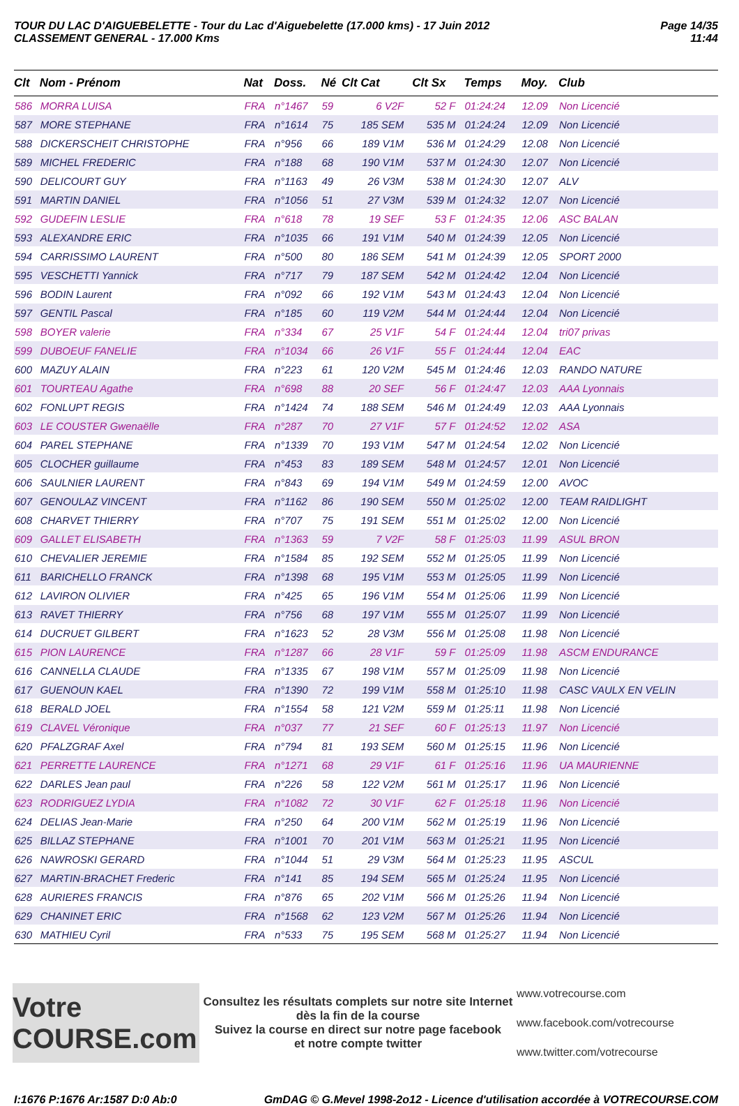TOUR DU LAC D'AIGUEBELETTE - Tour du Lac d'Aiguebelette (17.000 kms) - 17 Juin 2012
CLASSEMENT GENERAL - 17.000 Kms
Page 14/35
11:44
| Clt | Nom - Prénom | Nat | Doss. | Né | Clt Cat | Clt Sx | Temps | Moy. | Club |
| --- | --- | --- | --- | --- | --- | --- | --- | --- | --- |
| 586 | MORRA LUISA | FRA | n°1467 | 59 | 6 V2F | 52 F | 01:24:24 | 12.09 | Non Licencié |
| 587 | MORE STEPHANE | FRA | n°1614 | 75 | 185 SEM | 535 M | 01:24:24 | 12.09 | Non Licencié |
| 588 | DICKERSCHEIT CHRISTOPHE | FRA | n°956 | 66 | 189 V1M | 536 M | 01:24:29 | 12.08 | Non Licencié |
| 589 | MICHEL FREDERIC | FRA | n°188 | 68 | 190 V1M | 537 M | 01:24:30 | 12.07 | Non Licencié |
| 590 | DELICOURT GUY | FRA | n°1163 | 49 | 26 V3M | 538 M | 01:24:30 | 12.07 | ALV |
| 591 | MARTIN DANIEL | FRA | n°1056 | 51 | 27 V3M | 539 M | 01:24:32 | 12.07 | Non Licencié |
| 592 | GUDEFIN LESLIE | FRA | n°618 | 78 | 19 SEF | 53 F | 01:24:35 | 12.06 | ASC BALAN |
| 593 | ALEXANDRE ERIC | FRA | n°1035 | 66 | 191 V1M | 540 M | 01:24:39 | 12.05 | Non Licencié |
| 594 | CARRISSIMO LAURENT | FRA | n°500 | 80 | 186 SEM | 541 M | 01:24:39 | 12.05 | SPORT 2000 |
| 595 | VESCHETTI Yannick | FRA | n°717 | 79 | 187 SEM | 542 M | 01:24:42 | 12.04 | Non Licencié |
| 596 | BODIN Laurent | FRA | n°092 | 66 | 192 V1M | 543 M | 01:24:43 | 12.04 | Non Licencié |
| 597 | GENTIL Pascal | FRA | n°185 | 60 | 119 V2M | 544 M | 01:24:44 | 12.04 | Non Licencié |
| 598 | BOYER valerie | FRA | n°334 | 67 | 25 V1F | 54 F | 01:24:44 | 12.04 | tri07 privas |
| 599 | DUBOEUF FANELIE | FRA | n°1034 | 66 | 26 V1F | 55 F | 01:24:44 | 12.04 | EAC |
| 600 | MAZUY ALAIN | FRA | n°223 | 61 | 120 V2M | 545 M | 01:24:46 | 12.03 | RANDO NATURE |
| 601 | TOURTEAU Agathe | FRA | n°698 | 88 | 20 SEF | 56 F | 01:24:47 | 12.03 | AAA Lyonnais |
| 602 | FONLUPT REGIS | FRA | n°1424 | 74 | 188 SEM | 546 M | 01:24:49 | 12.03 | AAA Lyonnais |
| 603 | LE COUSTER Gwenaëlle | FRA | n°287 | 70 | 27 V1F | 57 F | 01:24:52 | 12.02 | ASA |
| 604 | PAREL STEPHANE | FRA | n°1339 | 70 | 193 V1M | 547 M | 01:24:54 | 12.02 | Non Licencié |
| 605 | CLOCHER guillaume | FRA | n°453 | 83 | 189 SEM | 548 M | 01:24:57 | 12.01 | Non Licencié |
| 606 | SAULNIER LAURENT | FRA | n°843 | 69 | 194 V1M | 549 M | 01:24:59 | 12.00 | AVOC |
| 607 | GENOULAZ VINCENT | FRA | n°1162 | 86 | 190 SEM | 550 M | 01:25:02 | 12.00 | TEAM RAIDLIGHT |
| 608 | CHARVET THIERRY | FRA | n°707 | 75 | 191 SEM | 551 M | 01:25:02 | 12.00 | Non Licencié |
| 609 | GALLET ELISABETH | FRA | n°1363 | 59 | 7 V2F | 58 F | 01:25:03 | 11.99 | ASUL BRON |
| 610 | CHEVALIER JEREMIE | FRA | n°1584 | 85 | 192 SEM | 552 M | 01:25:05 | 11.99 | Non Licencié |
| 611 | BARICHELLO FRANCK | FRA | n°1398 | 68 | 195 V1M | 553 M | 01:25:05 | 11.99 | Non Licencié |
| 612 | LAVIRON OLIVIER | FRA | n°425 | 65 | 196 V1M | 554 M | 01:25:06 | 11.99 | Non Licencié |
| 613 | RAVET THIERRY | FRA | n°756 | 68 | 197 V1M | 555 M | 01:25:07 | 11.99 | Non Licencié |
| 614 | DUCRUET GILBERT | FRA | n°1623 | 52 | 28 V3M | 556 M | 01:25:08 | 11.98 | Non Licencié |
| 615 | PION LAURENCE | FRA | n°1287 | 66 | 28 V1F | 59 F | 01:25:09 | 11.98 | ASCM ENDURANCE |
| 616 | CANNELLA CLAUDE | FRA | n°1335 | 67 | 198 V1M | 557 M | 01:25:09 | 11.98 | Non Licencié |
| 617 | GUENOUN KAEL | FRA | n°1390 | 72 | 199 V1M | 558 M | 01:25:10 | 11.98 | CASC VAULX EN VELIN |
| 618 | BERALD JOEL | FRA | n°1554 | 58 | 121 V2M | 559 M | 01:25:11 | 11.98 | Non Licencié |
| 619 | CLAVEL Véronique | FRA | n°037 | 77 | 21 SEF | 60 F | 01:25:13 | 11.97 | Non Licencié |
| 620 | PFALZGRAF Axel | FRA | n°794 | 81 | 193 SEM | 560 M | 01:25:15 | 11.96 | Non Licencié |
| 621 | PERRETTE LAURENCE | FRA | n°1271 | 68 | 29 V1F | 61 F | 01:25:16 | 11.96 | UA MAURIENNE |
| 622 | DARLES Jean paul | FRA | n°226 | 58 | 122 V2M | 561 M | 01:25:17 | 11.96 | Non Licencié |
| 623 | RODRIGUEZ LYDIA | FRA | n°1082 | 72 | 30 V1F | 62 F | 01:25:18 | 11.96 | Non Licencié |
| 624 | DELIAS Jean-Marie | FRA | n°250 | 64 | 200 V1M | 562 M | 01:25:19 | 11.96 | Non Licencié |
| 625 | BILLAZ STEPHANE | FRA | n°1001 | 70 | 201 V1M | 563 M | 01:25:21 | 11.95 | Non Licencié |
| 626 | NAWROSKI GERARD | FRA | n°1044 | 51 | 29 V3M | 564 M | 01:25:23 | 11.95 | ASCUL |
| 627 | MARTIN-BRACHET Frederic | FRA | n°141 | 85 | 194 SEM | 565 M | 01:25:24 | 11.95 | Non Licencié |
| 628 | AURIERES FRANCIS | FRA | n°876 | 65 | 202 V1M | 566 M | 01:25:26 | 11.94 | Non Licencié |
| 629 | CHANINET ERIC | FRA | n°1568 | 62 | 123 V2M | 567 M | 01:25:26 | 11.94 | Non Licencié |
| 630 | MATHIEU Cyril | FRA | n°533 | 75 | 195 SEM | 568 M | 01:25:27 | 11.94 | Non Licencié |
Votre COURSE.com
Consultez les résultats complets sur notre site Internet
dès la fin de la course
Suivez la course en direct sur notre page facebook
et notre compte twitter
www.votrecourse.com
www.facebook.com/votrecourse
www.twitter.com/votrecourse
I:1676 P:1676 Ar:1587 D:0 Ab:0 GmDAG © G.Mevel 1998-2o12 - Licence d'utilisation accordée à VOTRECOURSE.COM